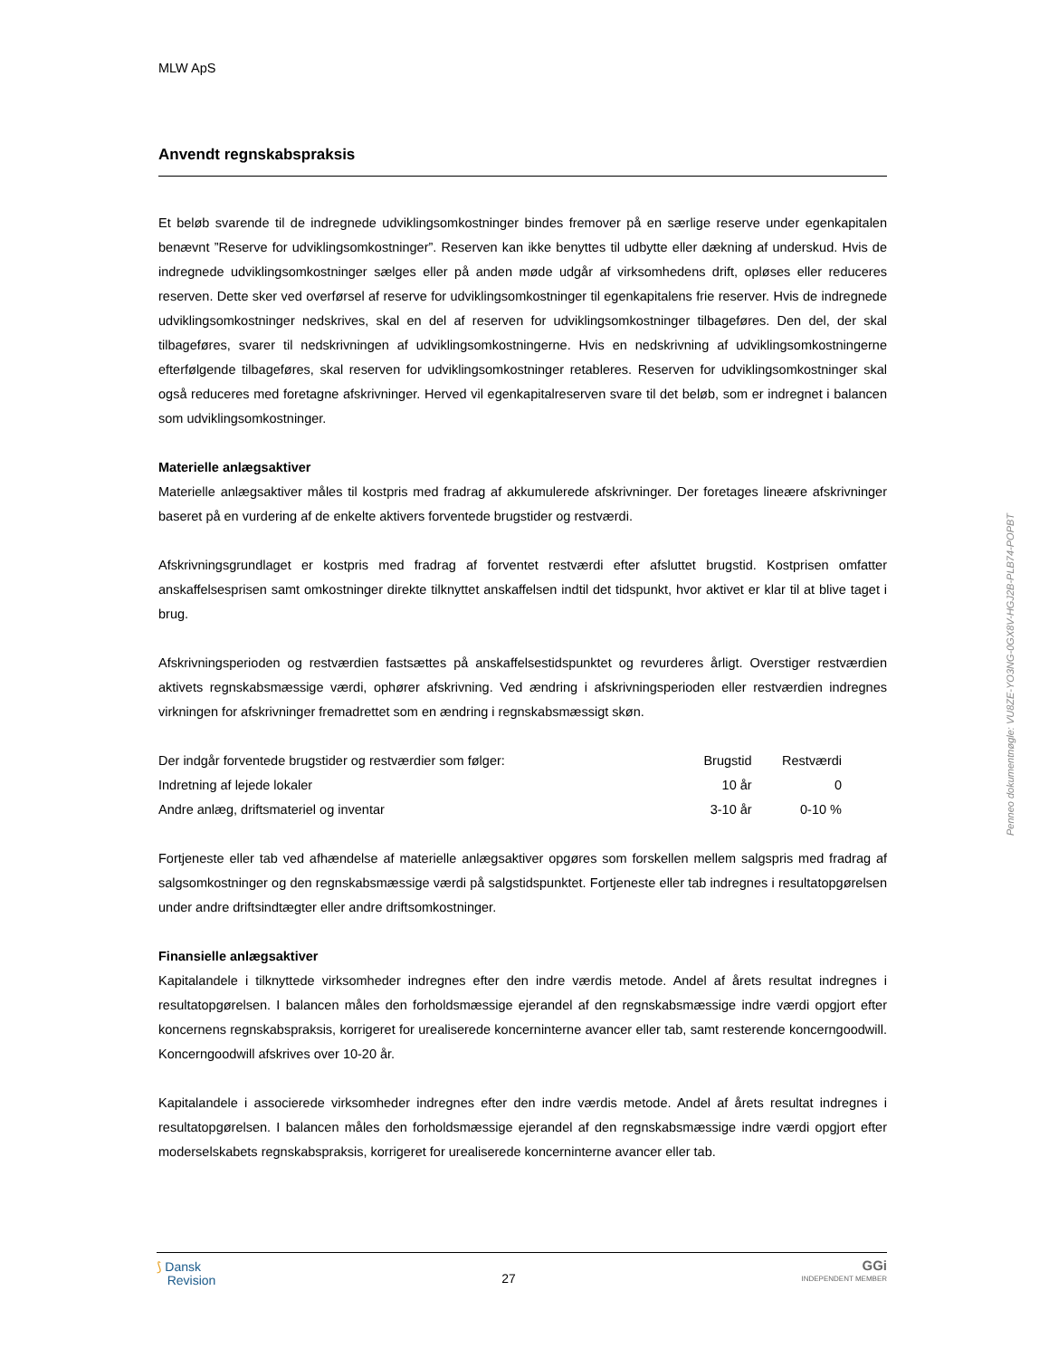MLW ApS
Anvendt regnskabspraksis
Et beløb svarende til de indregnede udviklingsomkostninger bindes fremover på en særlige reserve under egenkapitalen benævnt ”Reserve for udviklingsomkostninger”. Reserven kan ikke benyttes til udbytte eller dækning af underskud. Hvis de indregnede udviklingsomkostninger sælges eller på anden møde udgår af virksomhedens drift, opløses eller reduceres reserven. Dette sker ved overførsel af reserve for udviklingsomkostninger til egenkapitalens frie reserver. Hvis de indregnede udviklingsomkostninger nedskrives, skal en del af reserven for udviklingsomkostninger tilbageføres. Den del, der skal tilbageføres, svarer til nedskrivningen af udviklingsomkostningerne. Hvis en nedskrivning af udviklingsomkostningerne efterfølgende tilbageføres, skal reserven for udviklingsomkostninger retableres. Reserven for udviklingsomkostninger skal også reduceres med foretagne afskrivninger. Herved vil egenkapitalreserven svare til det beløb, som er indregnet i balancen som udviklingsomkostninger.
Materielle anlægsaktiver
Materielle anlægsaktiver måles til kostpris med fradrag af akkumulerede afskrivninger. Der foretages lineære afskrivninger baseret på en vurdering af de enkelte aktivers forventede brugstider og restværdi.
Afskrivningsgrundlaget er kostpris med fradrag af forventet restværdi efter afsluttet brugstid. Kostprisen omfatter anskaffelsesprisen samt omkostninger direkte tilknyttet anskaffelsen indtil det tidspunkt, hvor aktivet er klar til at blive taget i brug.
Afskrivningsperioden og restværdien fastsættes på anskaffelsestidspunktet og revurderes årligt. Overstiger restværdien aktivets regnskabsmæssige værdi, ophører afskrivning. Ved ændring i afskrivningsperioden eller restværdien indregnes virkningen for afskrivninger fremadrettet som en ændring i regnskabsmæssigt skøn.
| Der indgår forventede brugstider og restværdier som følger: | Brugstid | Restværdi |
| Indretning af lejede lokaler | 10 år | 0 |
| Andre anlæg, driftsmateriel og inventar | 3-10 år | 0-10 % |
Fortjeneste eller tab ved afhændelse af materielle anlægsaktiver opgøres som forskellen mellem salgspris med fradrag af salgsomkostninger og den regnskabsmæssige værdi på salgstidspunktet. Fortjeneste eller tab indregnes i resultatopgørelsen under andre driftsindtægter eller andre driftsomkostninger.
Finansielle anlægsaktiver
Kapitalandele i tilknyttede virksomheder indregnes efter den indre værdis metode. Andel af årets resultat indregnes i resultatopgørelsen. I balancen måles den forholdsmæssige ejerandel af den regnskabsmæssige indre værdi opgjort efter koncernens regnskabspraksis, korrigeret for urealiserede koncerninterne avancer eller tab, samt resterende koncerngoodwill. Koncerngoodwill afskrives over 10-20 år.
Kapitalandele i associerede virksomheder indregnes efter den indre værdis metode. Andel af årets resultat indregnes i resultatopgørelsen. I balancen måles den forholdsmæssige ejerandel af den regnskabsmæssige indre værdi opgjort efter moderselskabets regnskabspraksis, korrigeret for urealiserede koncerninterne avancer eller tab.
Penneo dokumentnøgle: VU8ZE-YO3NG-0GX8V-HGJ2B-PLB74-POPBT
⟆ Dansk
Revision
27
GGi
INDEPENDENT MEMBER